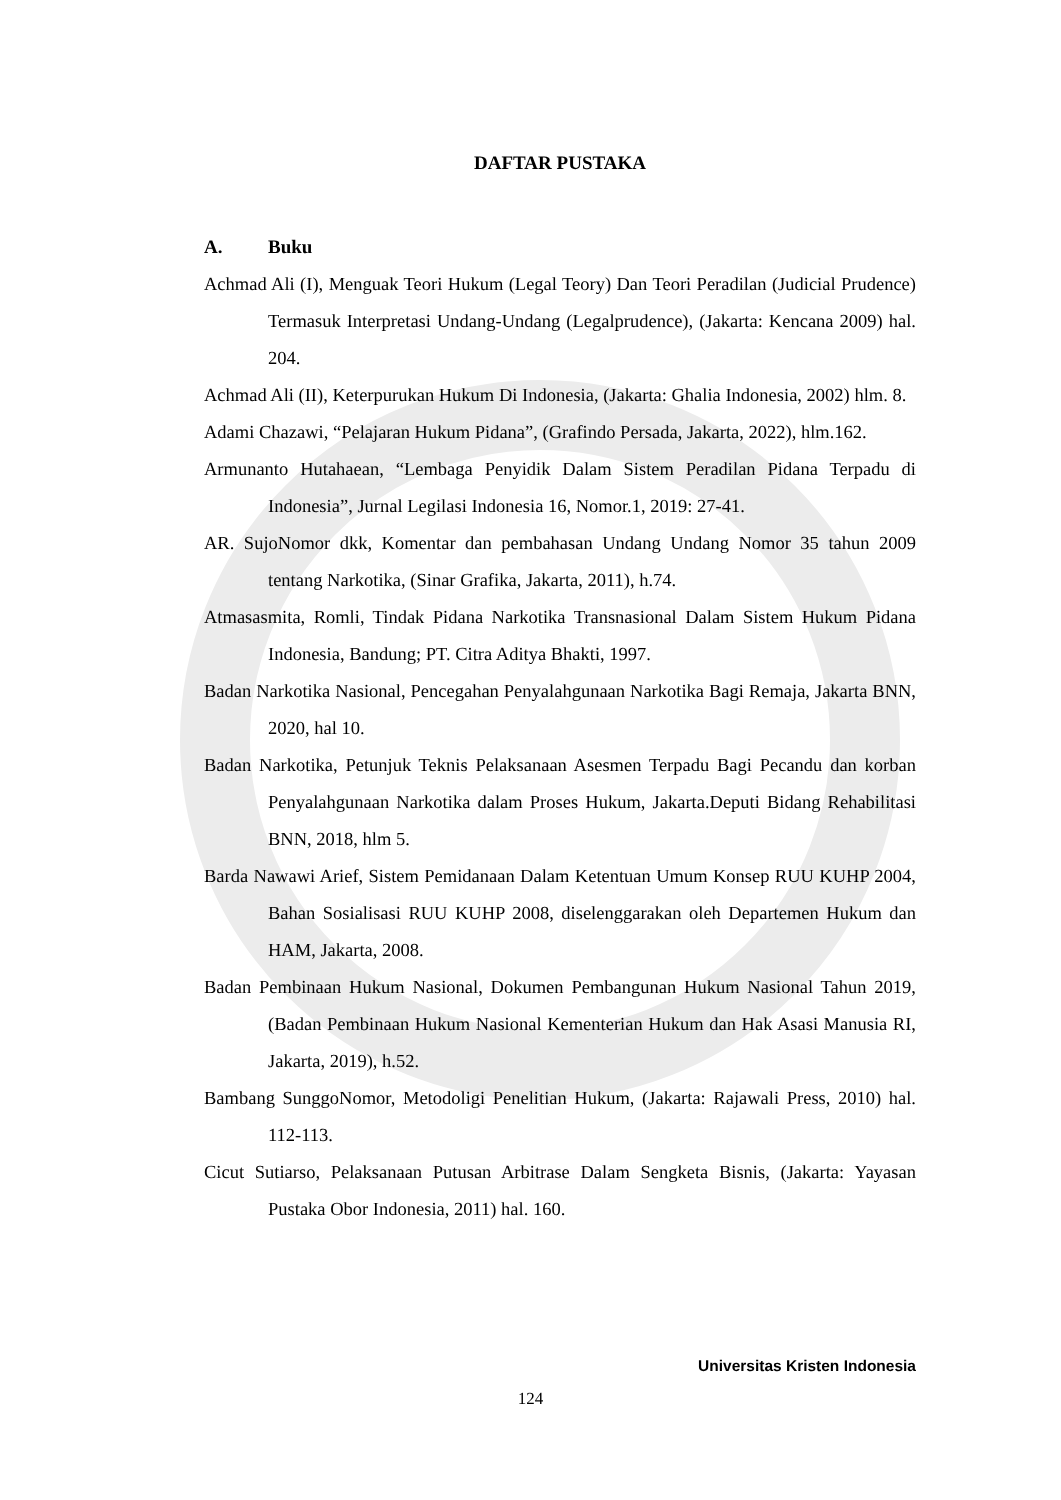DAFTAR PUSTAKA
A. Buku
Achmad Ali (I), Menguak Teori Hukum (Legal Teory) Dan Teori Peradilan (Judicial Prudence) Termasuk Interpretasi Undang-Undang (Legalprudence), (Jakarta: Kencana 2009) hal. 204.
Achmad Ali (II), Keterpurukan Hukum Di Indonesia, (Jakarta: Ghalia Indonesia, 2002) hlm. 8.
Adami Chazawi, “Pelajaran Hukum Pidana”, (Grafindo Persada, Jakarta, 2022), hlm.162.
Armunanto Hutahaean, “Lembaga Penyidik Dalam Sistem Peradilan Pidana Terpadu di Indonesia”, Jurnal Legilasi Indonesia 16, Nomor.1, 2019: 27-41.
AR. SujoNomor dkk, Komentar dan pembahasan Undang Undang Nomor 35 tahun 2009 tentang Narkotika, (Sinar Grafika, Jakarta, 2011), h.74.
Atmasasmita, Romli, Tindak Pidana Narkotika Transnasional Dalam Sistem Hukum Pidana Indonesia, Bandung; PT. Citra Aditya Bhakti, 1997.
Badan Narkotika Nasional, Pencegahan Penyalahgunaan Narkotika Bagi Remaja, Jakarta BNN, 2020, hal 10.
Badan Narkotika, Petunjuk Teknis Pelaksanaan Asesmen Terpadu Bagi Pecandu dan korban Penyalahgunaan Narkotika dalam Proses Hukum, Jakarta.Deputi Bidang Rehabilitasi BNN, 2018, hlm 5.
Barda Nawawi Arief, Sistem Pemidanaan Dalam Ketentuan Umum Konsep RUU KUHP 2004, Bahan Sosialisasi RUU KUHP 2008, diselenggarakan oleh Departemen Hukum dan HAM, Jakarta, 2008.
Badan Pembinaan Hukum Nasional, Dokumen Pembangunan Hukum Nasional Tahun 2019, (Badan Pembinaan Hukum Nasional Kementerian Hukum dan Hak Asasi Manusia RI, Jakarta, 2019), h.52.
Bambang SunggoNomor, Metodoligi Penelitian Hukum, (Jakarta: Rajawali Press, 2010) hal. 112-113.
Cicut Sutiarso, Pelaksanaan Putusan Arbitrase Dalam Sengketa Bisnis, (Jakarta: Yayasan Pustaka Obor Indonesia, 2011) hal. 160.
Universitas Kristen Indonesia
124